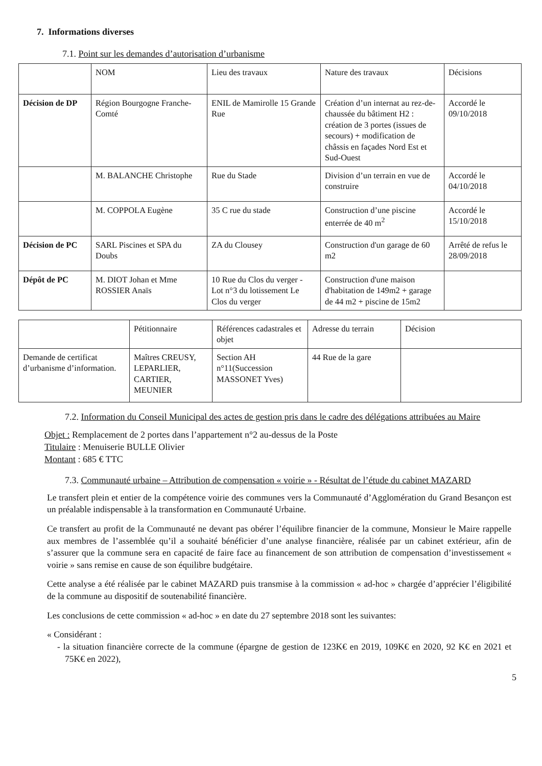7. Informations diverses
7.1. Point sur les demandes d’autorisation d’urbanisme
| | NOM | Lieu des travaux | Nature des travaux | Décisions |
| Décision de DP | Région Bourgogne Franche-Comté | ENIL de Mamirolle 15 Grande Rue | Création d’un internat au rez-de-chaussée du bâtiment H2 : création de 3 portes (issues de secours) + modification de châssis en façades Nord Est et Sud-Ouest | Accordé le 09/10/2018 |
| | M. BALANCHE Christophe | Rue du Stade | Division d’un terrain en vue de construire | Accordé le 04/10/2018 |
| | M. COPPOLA Eugène | 35 C rue du stade | Construction d’une piscine enterrée de 40 m<sup>2</sup> | Accordé le 15/10/2018 |
| Décision de PC | SARL Piscines et SPA du Doubs | ZA du Clousey | Construction d'un garage de 60 m2 | Arrêté de refus le 28/09/2018 |
| Dépôt de PC | M. DIOT Johan et Mme ROSSIER Anaïs | 10 Rue du Clos du verger - Lot n°3 du lotissement Le Clos du verger | Construction d'une maison d'habitation de 149m2 + garage de 44 m2 + piscine de 15m2 | |
| | Pétitionnaire | Références cadastrales et objet | Adresse du terrain | Décision |
| Demande de certificat d’urbanisme d’information. | Maîtres CREUSY, LEPARLIER, CARTIER, MEUNIER | Section AH n°11(Succession MASSONET Yves) | 44 Rue de la gare | |
7.2. Information du Conseil Municipal des actes de gestion pris dans le cadre des délégations attribuées au Maire
Objet : Remplacement de 2 portes dans l’appartement n°2 au-dessus de la Poste
Titulaire : Menuiserie BULLE Olivier
Montant : 685 € TTC
7.3. Communauté urbaine – Attribution de compensation « voirie » - Résultat de l’étude du cabinet MAZARD
Le transfert plein et entier de la compétence voirie des communes vers la Communauté d’Agglomération du Grand Besançon est un préalable indispensable à la transformation en Communauté Urbaine.
Ce transfert au profit de la Communauté ne devant pas obérer l’équilibre financier de la commune, Monsieur le Maire rappelle aux membres de l’assemblée qu’il a souhaité bénéficier d’une analyse financière, réalisée par un cabinet extérieur, afin de s’assurer que la commune sera en capacité de faire face au financement de son attribution de compensation d’investissement « voirie » sans remise en cause de son équilibre budgétaire.
Cette analyse a été réalisée par le cabinet MAZARD puis transmise à la commission « ad-hoc » chargée d’apprécier l’éligibilité de la commune au dispositif de soutenabilité financière.
Les conclusions de cette commission « ad-hoc » en date du 27 septembre 2018 sont les suivantes:
« Considérant :
- la situation financière correcte de la commune (épargne de gestion de 123K€ en 2019, 109K€ en 2020, 92 K€ en 2021 et 75K€ en 2022),
5